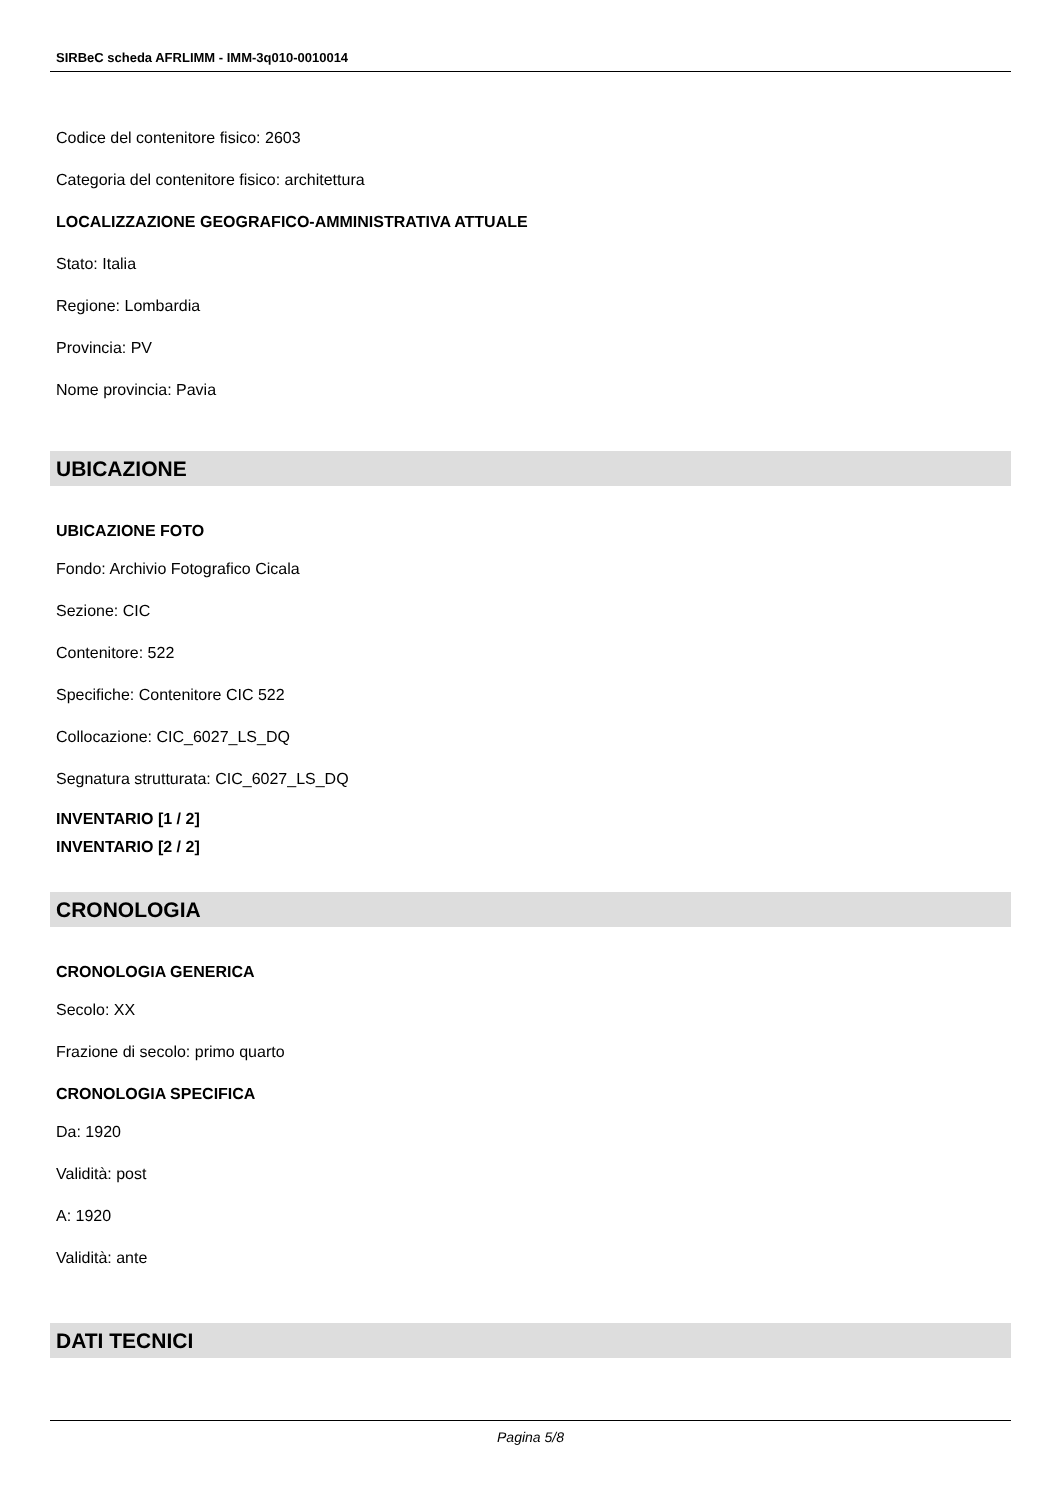SIRBeC scheda AFRLIMM - IMM-3q010-0010014
Codice del contenitore fisico: 2603
Categoria del contenitore fisico: architettura
LOCALIZZAZIONE GEOGRAFICO-AMMINISTRATIVA ATTUALE
Stato: Italia
Regione: Lombardia
Provincia: PV
Nome provincia: Pavia
UBICAZIONE
UBICAZIONE FOTO
Fondo: Archivio Fotografico Cicala
Sezione: CIC
Contenitore: 522
Specifiche: Contenitore CIC 522
Collocazione: CIC_6027_LS_DQ
Segnatura strutturata: CIC_6027_LS_DQ
INVENTARIO [1 / 2]
INVENTARIO [2 / 2]
CRONOLOGIA
CRONOLOGIA GENERICA
Secolo: XX
Frazione di secolo: primo quarto
CRONOLOGIA SPECIFICA
Da: 1920
Validità: post
A: 1920
Validità: ante
DATI TECNICI
Pagina 5/8